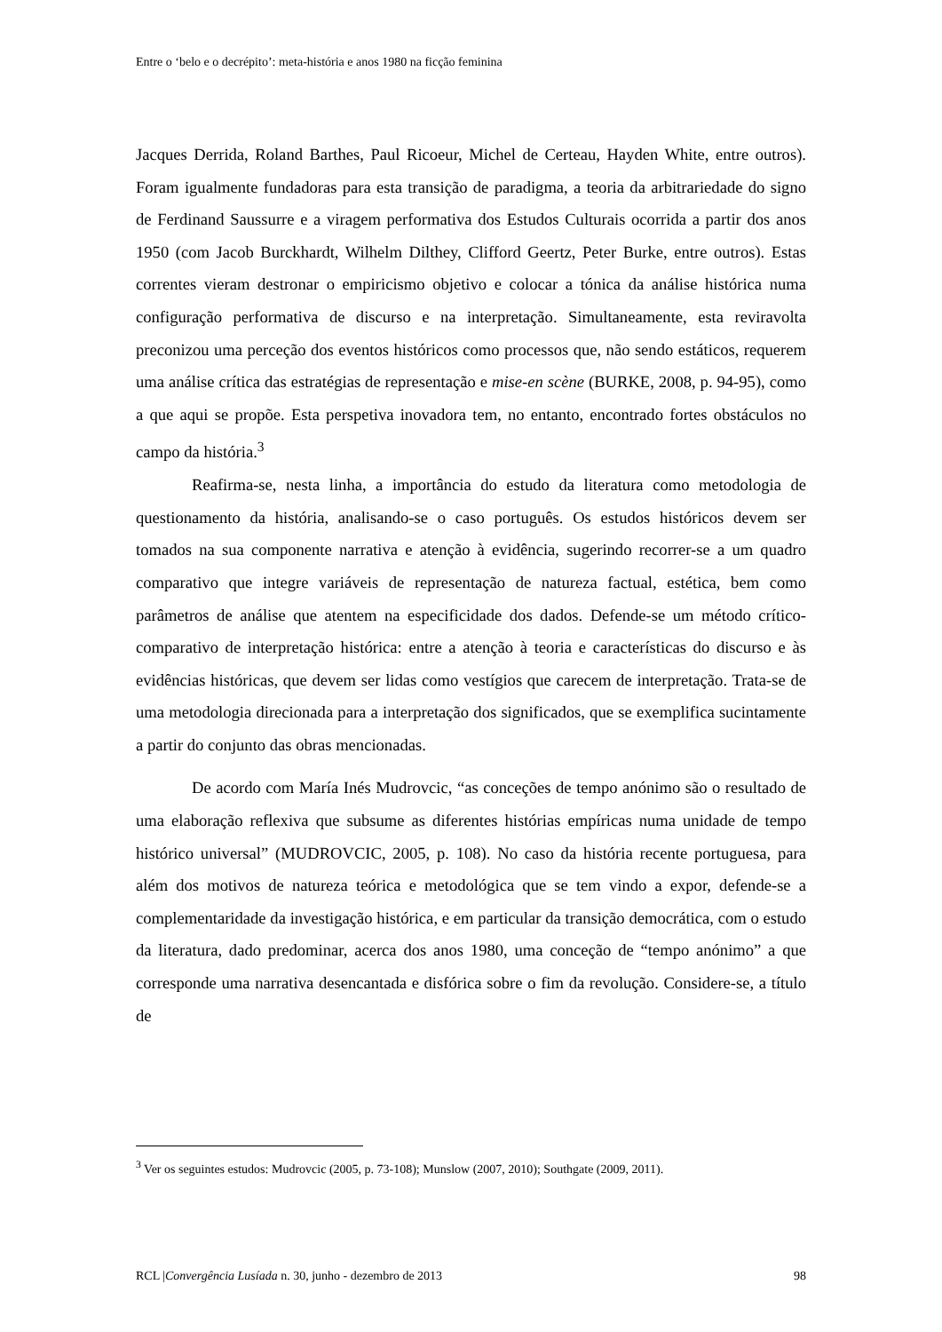Entre o ‘belo e o decrépito’: meta-história e anos 1980 na ficção feminina
Jacques Derrida, Roland Barthes, Paul Ricoeur, Michel de Certeau, Hayden White, entre outros). Foram igualmente fundadoras para esta transição de paradigma, a teoria da arbitrariedade do signo de Ferdinand Saussurre e a viragem performativa dos Estudos Culturais ocorrida a partir dos anos 1950 (com Jacob Burckhardt, Wilhelm Dilthey, Clifford Geertz, Peter Burke, entre outros). Estas correntes vieram destronar o empiricismo objetivo e colocar a tónica da análise histórica numa configuração performativa de discurso e na interpretação. Simultaneamente, esta reviravolta preconizou uma perceção dos eventos históricos como processos que, não sendo estáticos, requerem uma análise crítica das estratégias de representação e mise-en scène (BURKE, 2008, p. 94-95), como a que aqui se propõe. Esta perspetiva inovadora tem, no entanto, encontrado fortes obstáculos no campo da história.<sup>3</sup>
Reafirma-se, nesta linha, a importância do estudo da literatura como metodologia de questionamento da história, analisando-se o caso português. Os estudos históricos devem ser tomados na sua componente narrativa e atenção à evidência, sugerindo recorrer-se a um quadro comparativo que integre variáveis de representação de natureza factual, estética, bem como parâmetros de análise que atentem na especificidade dos dados. Defende-se um método crítico-comparativo de interpretação histórica: entre a atenção à teoria e características do discurso e às evidências históricas, que devem ser lidas como vestígios que carecem de interpretação. Trata-se de uma metodologia direcionada para a interpretação dos significados, que se exemplifica sucintamente a partir do conjunto das obras mencionadas.
De acordo com María Inés Mudrovcic, “as conceções de tempo anónimo são o resultado de uma elaboração reflexiva que subsume as diferentes histórias empíricas numa unidade de tempo histórico universal” (MUDROVCIC, 2005, p. 108). No caso da história recente portuguesa, para além dos motivos de natureza teórica e metodológica que se tem vindo a expor, defende-se a complementaridade da investigação histórica, e em particular da transição democrática, com o estudo da literatura, dado predominar, acerca dos anos 1980, uma conceção de “tempo anónimo” a que corresponde uma narrativa desencantada e disfórica sobre o fim da revolução. Considere-se, a título de
<sup>3</sup> Ver os seguintes estudos: Mudrovcic (2005, p. 73-108); Munslow (2007, 2010); Southgate (2009, 2011).
RCL |Convergência Lusíada n. 30, junho - dezembro de 2013 98